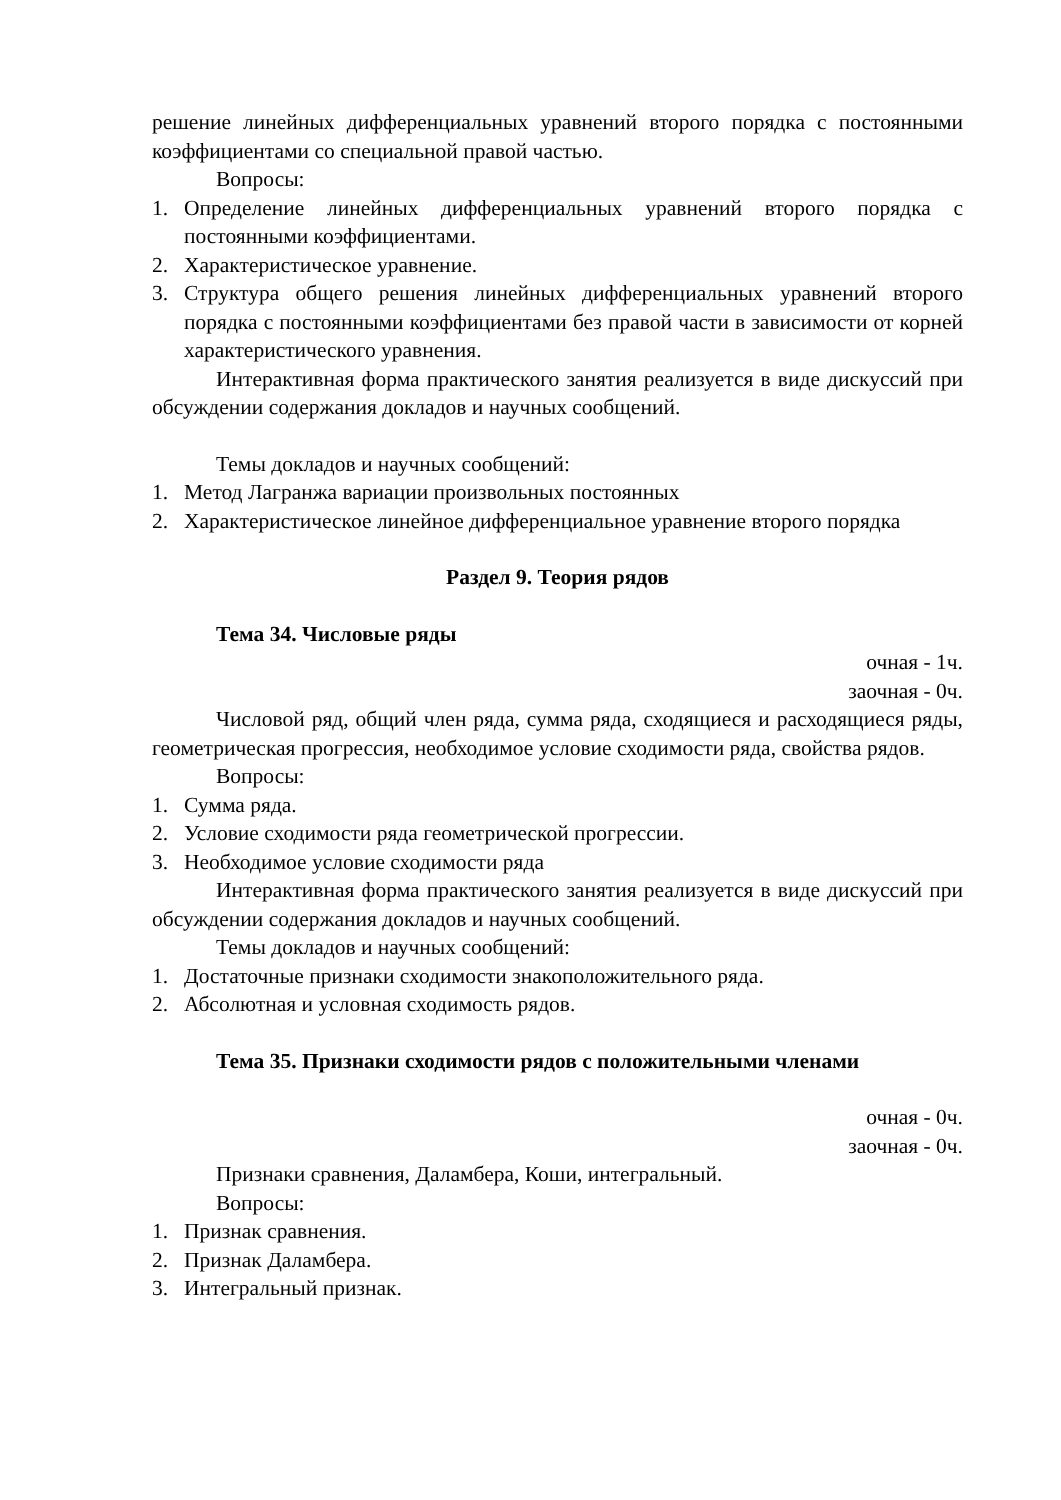решение линейных дифференциальных уравнений второго порядка с постоянными коэффициентами со специальной правой частью.
Вопросы:
1. Определение линейных дифференциальных уравнений второго порядка с постоянными коэффициентами.
2. Характеристическое уравнение.
3. Структура общего решения линейных дифференциальных уравнений второго порядка с постоянными коэффициентами без правой части в зависимости от корней характеристического уравнения.
Интерактивная форма практического занятия реализуется в виде дискуссий при обсуждении содержания докладов и научных сообщений.
Темы докладов и научных сообщений:
1. Метод Лагранжа вариации произвольных постоянных
2. Характеристическое линейное дифференциальное уравнение второго порядка
Раздел 9. Теория рядов
Тема 34. Числовые ряды
очная - 1ч.
заочная - 0ч.
Числовой ряд, общий член ряда, сумма ряда, сходящиеся и расходящиеся ряды, геометрическая прогрессия, необходимое условие сходимости ряда, свойства рядов.
Вопросы:
1. Сумма ряда.
2. Условие сходимости ряда геометрической прогрессии.
3. Необходимое условие сходимости ряда
Интерактивная форма практического занятия реализуется в виде дискуссий при обсуждении содержания докладов и научных сообщений.
Темы докладов и научных сообщений:
1. Достаточные признаки сходимости знакоположительного ряда.
2. Абсолютная и условная сходимость рядов.
Тема 35. Признаки сходимости рядов с положительными членами
очная - 0ч.
заочная - 0ч.
Признаки сравнения, Даламбера, Коши, интегральный.
Вопросы:
1. Признак сравнения.
2. Признак Даламбера.
3. Интегральный признак.